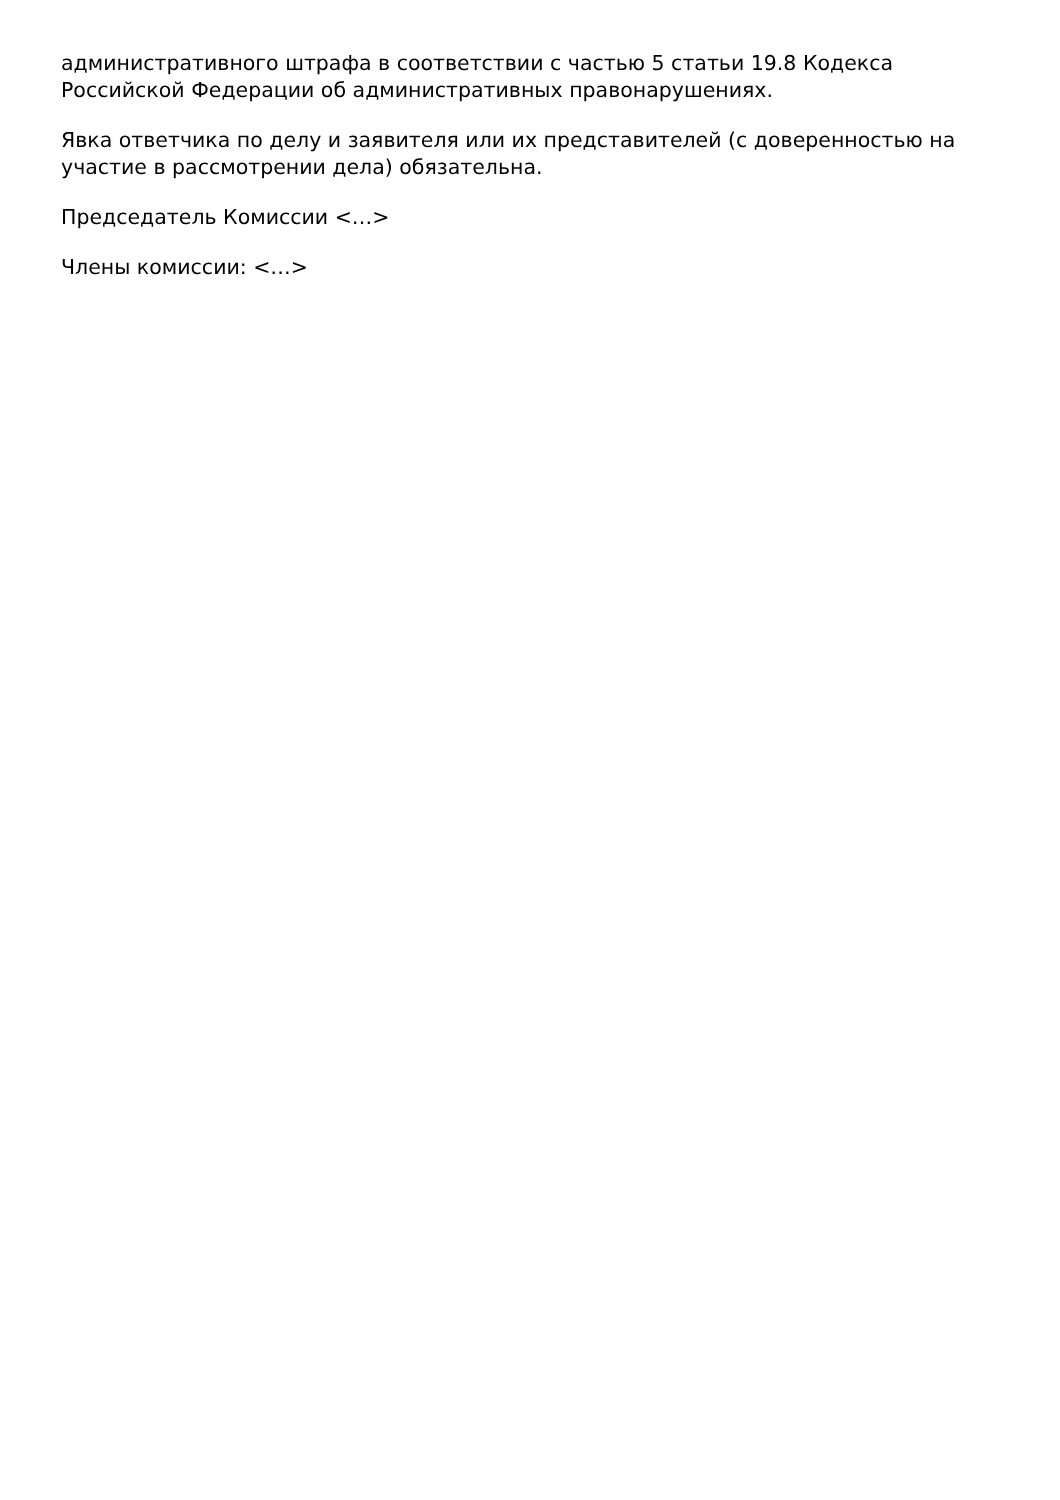административного штрафа в соответствии с частью 5 статьи 19.8 Кодекса Российской Федерации об административных правонарушениях.
Явка ответчика по делу и заявителя или их представителей (с доверенностью на участие в рассмотрении дела) обязательна.
Председатель Комиссии <…>
Члены комиссии: <…>